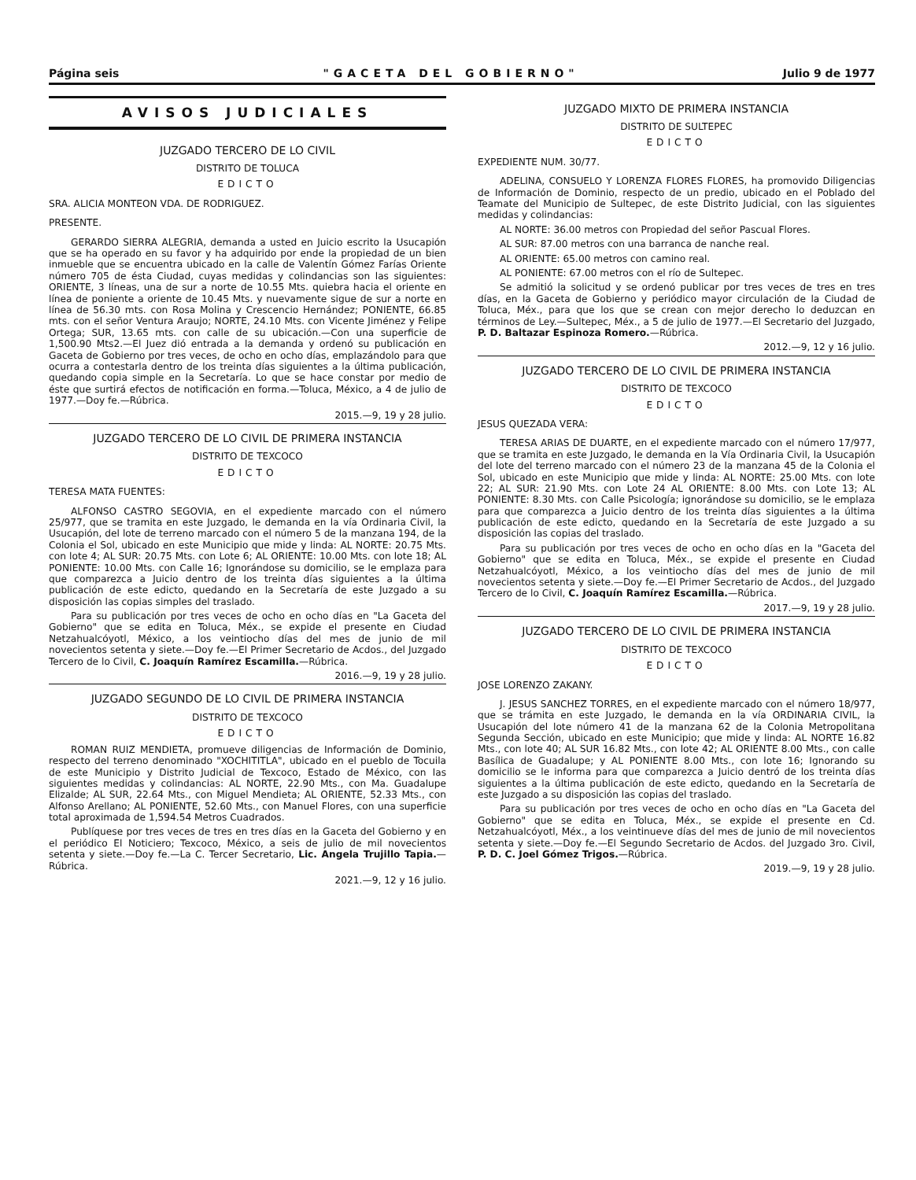Página seis "GACETA DEL GOBIERNO" Julio 9 de 1977
AVISOS JUDICIALES
JUZGADO TERCERO DE LO CIVIL
DISTRITO DE TOLUCA
EDICTO
SRA. ALICIA MONTEON VDA. DE RODRIGUEZ.
PRESENTE.
GERARDO SIERRA ALEGRIA, demanda a usted en Juicio escrito la Usucapión que se ha operado en su favor y ha adquirido por ende la propiedad de un bien inmueble que se encuentra ubicado en la calle de Valentín Gómez Farías Oriente número 705 de ésta Ciudad, cuyas medidas y colindancias son las siguientes: ORIENTE, 3 líneas, una de sur a norte de 10.55 Mts. quiebra hacia el oriente en línea de poniente a oriente de 10.45 Mts. y nuevamente sigue de sur a norte en línea de 56.30 mts. con Rosa Molina y Crescencio Hernández; PONIENTE, 66.85 mts. con el señor Ventura Araujo; NORTE, 24.10 Mts. con Vicente Jiménez y Felipe Ortega; SUR, 13.65 mts. con calle de su ubicación.—Con una superficie de 1,500.90 Mts2.—El Juez dió entrada a la demanda y ordenó su publicación en Gaceta de Gobierno por tres veces, de ocho en ocho días, emplazándolo para que ocurra a contestarla dentro de los treinta días siguientes a la última publicación, quedando copia simple en la Secretaría. Lo que se hace constar por medio de éste que surtirá efectos de notificación en forma.—Toluca, México, a 4 de julio de 1977.—Doy fe.—Rúbrica.
2015.—9, 19 y 28 julio.
JUZGADO TERCERO DE LO CIVIL DE PRIMERA INSTANCIA
DISTRITO DE TEXCOCO
EDICTO
TERESA MATA FUENTES:
ALFONSO CASTRO SEGOVIA, en el expediente marcado con el número 25/977, que se tramita en este Juzgado, le demanda en la vía Ordinaria Civil, la Usucapión, del lote de terreno marcado con el número 5 de la manzana 194, de la Colonia el Sol, ubicado en este Municipio que mide y linda: AL NORTE: 20.75 Mts. con lote 4; AL SUR: 20.75 Mts. con Lote 6; AL ORIENTE: 10.00 Mts. con lote 18; AL PONIENTE: 10.00 Mts. con Calle 16; Ignorándose su domicilio, se le emplaza para que comparezca a Juicio dentro de los treinta días siguientes a la última publicación de este edicto, quedando en la Secretaría de este Juzgado a su disposición las copias simples del traslado.
Para su publicación por tres veces de ocho en ocho días en "La Gaceta del Gobierno" que se edita en Toluca, Méx., se expide el presente en Ciudad Netzahualcóyotl, México, a los veintiocho días del mes de junio de mil novecientos setenta y siete.—Doy fe.—El Primer Secretario de Acdos., del Juzgado Tercero de lo Civil, C. Joaquín Ramírez Escamilla.—Rúbrica.
2016.—9, 19 y 28 julio.
JUZGADO SEGUNDO DE LO CIVIL DE PRIMERA INSTANCIA
DISTRITO DE TEXCOCO
EDICTO
ROMAN RUIZ MENDIETA, promueve diligencias de Información de Dominio, respecto del terreno denominado "XOCHITITLA", ubicado en el pueblo de Tocuila de este Municipio y Distrito Judicial de Texcoco, Estado de México, con las siguientes medidas y colindancias: AL NORTE, 22.90 Mts., con Ma. Guadalupe Elizalde; AL SUR, 22.64 Mts., con Miguel Mendieta; AL ORIENTE, 52.33 Mts., con Alfonso Arellano; AL PONIENTE, 52.60 Mts., con Manuel Flores, con una superficie total aproximada de 1,594.54 Metros Cuadrados.
Publíquese por tres veces de tres en tres días en la Gaceta del Gobierno y en el periódico El Noticiero; Texcoco, México, a seis de julio de mil novecientos setenta y siete.—Doy fe.—La C. Tercer Secretario, Lic. Angela Trujillo Tapia.—Rúbrica.
2021.—9, 12 y 16 julio.
JUZGADO MIXTO DE PRIMERA INSTANCIA
DISTRITO DE SULTEPEC
EDICTO
EXPEDIENTE NUM. 30/77.
ADELINA, CONSUELO Y LORENZA FLORES FLORES, ha promovido Diligencias de Información de Dominio, respecto de un predio, ubicado en el Poblado del Teamate del Municipio de Sultepec, de este Distrito Judicial, con las siguientes medidas y colindancias:
AL NORTE: 36.00 metros con Propiedad del señor Pascual Flores.
AL SUR: 87.00 metros con una barranca de nanche real.
AL ORIENTE: 65.00 metros con camino real.
AL PONIENTE: 67.00 metros con el río de Sultepec.
Se admitió la solicitud y se ordenó publicar por tres veces de tres en tres días, en la Gaceta de Gobierno y periódico mayor circulación de la Ciudad de Toluca, Méx., para que los que se crean con mejor derecho lo deduzcan en términos de Ley.—Sultepec, Méx., a 5 de julio de 1977.—El Secretario del Juzgado, P. D. Baltazar Espinoza Romero.—Rúbrica.
2012.—9, 12 y 16 julio.
JUZGADO TERCERO DE LO CIVIL DE PRIMERA INSTANCIA
DISTRITO DE TEXCOCO
EDICTO
JESUS QUEZADA VERA:
TERESA ARIAS DE DUARTE, en el expediente marcado con el número 17/977, que se tramita en este Juzgado, le demanda en la Vía Ordinaria Civil, la Usucapión del lote del terreno marcado con el número 23 de la manzana 45 de la Colonia el Sol, ubicado en este Municipio que mide y linda: AL NORTE: 25.00 Mts. con lote 22; AL SUR: 21.90 Mts. con Lote 24 AL ORIENTE: 8.00 Mts. con Lote 13; AL PONIENTE: 8.30 Mts. con Calle Psicología; ignorándose su domicilio, se le emplaza para que comparezca a Juicio dentro de los treinta días siguientes a la última publicación de este edicto, quedando en la Secretaría de este Juzgado a su disposición las copias del traslado.
Para su publicación por tres veces de ocho en ocho días en la "Gaceta del Gobierno" que se edita en Toluca, Méx., se expide el presente en Ciudad Netzahualcóyotl, México, a los veintiocho días del mes de junio de mil novecientos setenta y siete.—Doy fe.—El Primer Secretario de Acdos., del Juzgado Tercero de lo Civil, C. Joaquín Ramírez Escamilla.—Rúbrica.
2017.—9, 19 y 28 julio.
JUZGADO TERCERO DE LO CIVIL DE PRIMERA INSTANCIA
DISTRITO DE TEXCOCO
EDICTO
JOSE LORENZO ZAKANY.
J. JESUS SANCHEZ TORRES, en el expediente marcado con el número 18/977, que se trámita en este Juzgado, le demanda en la vía ORDINARIA CIVIL, la Usucapión del lote número 41 de la manzana 62 de la Colonia Metropolitana Segunda Sección, ubicado en este Municipio; que mide y linda: AL NORTE 16.82 Mts., con lote 40; AL SUR 16.82 Mts., con lote 42; AL ORIENTE 8.00 Mts., con calle Basílica de Guadalupe; y AL PONIENTE 8.00 Mts., con lote 16; Ignorando su domicilio se le informa para que comparezca a Juicio dentró de los treinta días siguientes a la última publicación de este edicto, quedando en la Secretaría de este Juzgado a su disposición las copias del traslado.
Para su publicación por tres veces de ocho en ocho días en "La Gaceta del Gobierno" que se edita en Toluca, Méx., se expide el presente en Cd. Netzahualcóyotl, Méx., a los veintinueve días del mes de junio de mil novecientos setenta y siete.—Doy fe.—El Segundo Secretario de Acdos. del Juzgado 3ro. Civil, P. D. C. Joel Gómez Trigos.—Rúbrica.
2019.—9, 19 y 28 julio.